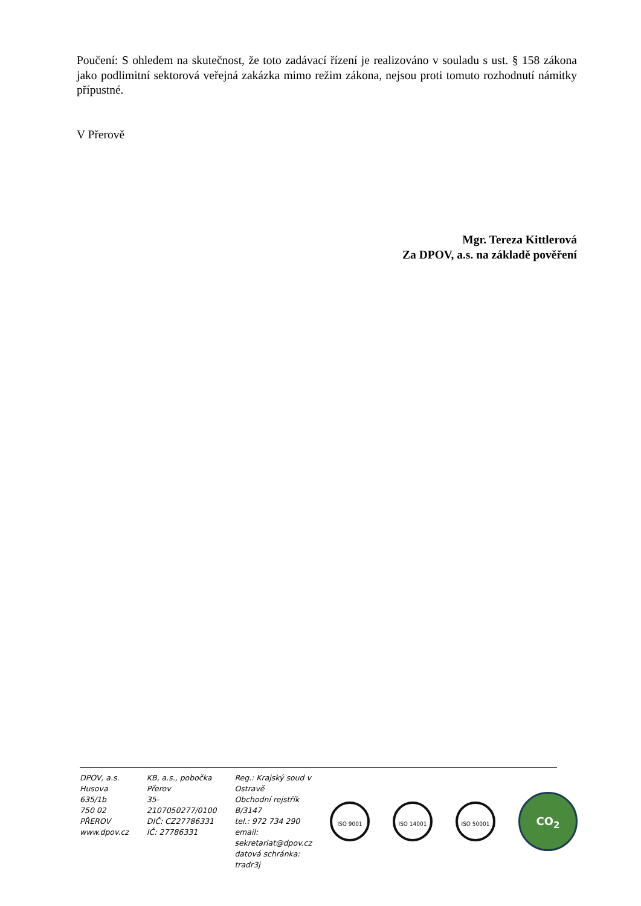Poučení: S ohledem na skutečnost, že toto zadávací řízení je realizováno v souladu s ust. § 158 zákona jako podlimitní sektorová veřejná zakázka mimo režim zákona, nejsou proti tomuto rozhodnutí námitky přípustné.
V Přerově
Mgr. Tereza Kittlerová
Za DPOV, a.s. na základě pověření
DPOV, a.s.
Husova 635/1b
750 02 PŘEROV
www.dpov.cz
KB, a.s., pobočka Přerov
35-2107050277/0100
DIČ: CZ27786331
IČ: 27786331
Reg.: Krajský soud v Ostravě
Obchodní rejstřík B/3147
tel.: 972 734 290
email: sekretariat@dpov.cz
datová schránka: tradr3j
ISO 9001 ISO 14001 ISO 50001
CO<sub>2</sub>